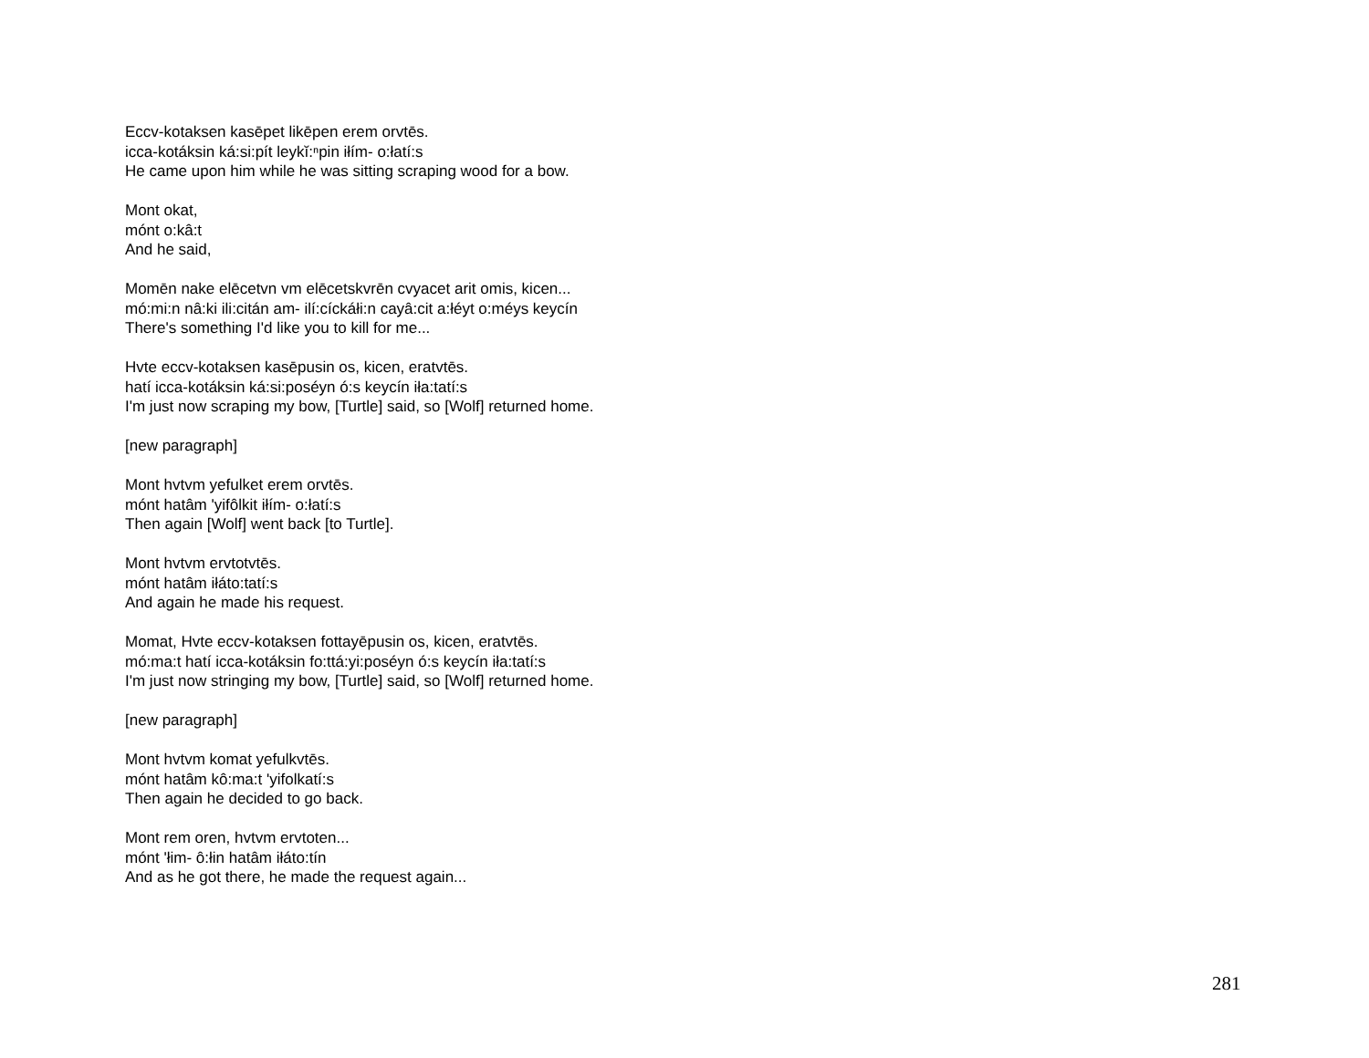Eccv-kotaksen kasēpet likēpen erem orvtēs.
icca-kotáksin ká:si:pít leykĭ:ⁿpin iłím- o:łatí:s
He came upon him while he was sitting scraping wood for a bow.
Mont okat,
mónt o:kâ:t
And he said,
Momēn nake elēcetvn vm elēcetskvrēn cvyacet arit omis, kicen...
mó:mi:n nâ:ki ili:citán am- ilí:cíckáłi:n cayâ:cit a:łéyt o:méys keycín
There's something I'd like you to kill for me...
Hvte eccv-kotaksen kasēpusin os, kicen, eratvtēs.
hatí icca-kotáksin ká:si:poséyn ó:s keycín iła:tatí:s
I'm just now scraping my bow, [Turtle] said, so [Wolf] returned home.
[new paragraph]
Mont hvtvm yefulket erem orvtēs.
mónt hatâm 'yifôlkit iłím- o:łatí:s
Then again [Wolf] went back [to Turtle].
Mont hvtvm ervtotvtēs.
mónt hatâm iłáto:tatí:s
And again he made his request.
Momat, Hvte eccv-kotaksen fottayēpusin os, kicen, eratvtēs.
mó:ma:t hatí icca-kotáksin fo:ttá:yi:poséyn ó:s keycín iła:tatí:s
I'm just now stringing my bow, [Turtle] said, so [Wolf] returned home.
[new paragraph]
Mont hvtvm komat yefulkvtēs.
mónt hatâm kô:ma:t 'yifolkatí:s
Then again he decided to go back.
Mont rem oren, hvtvm ervtoten...
mónt 'łim- ô:łin hatâm iłáto:tín
And as he got there, he made the request again...
281